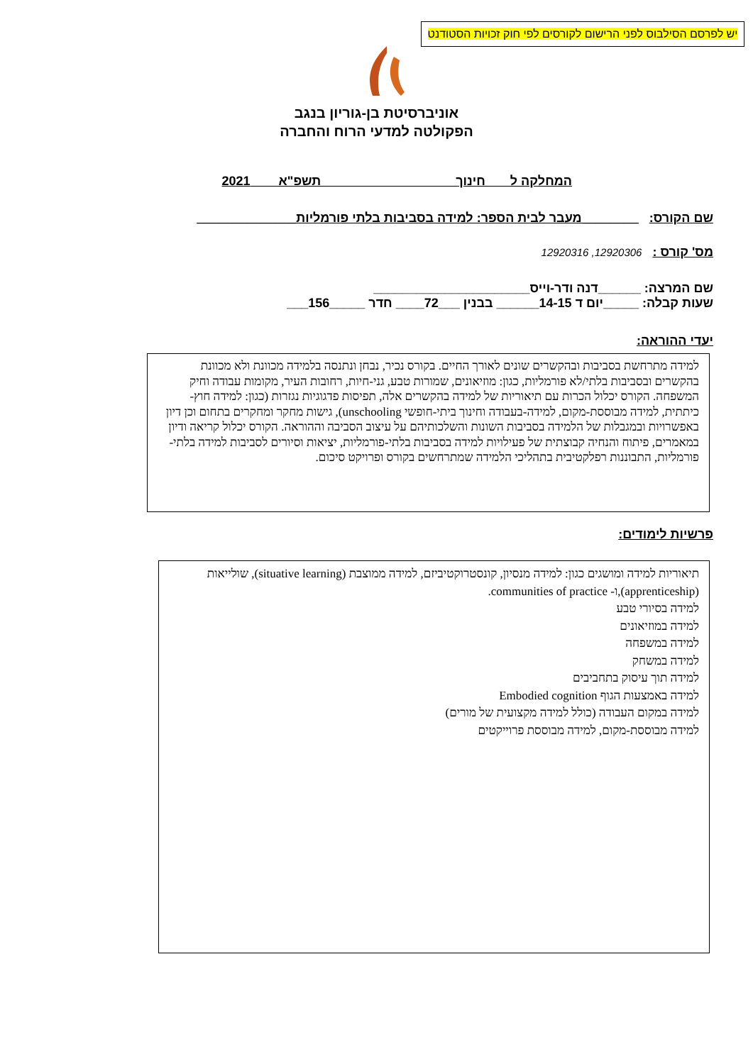יש לפרסם הסילבוס לפני הרישום לקורסים לפי חוק זכויות הסטודנט
אוניברסיטת בן-גוריון בנגב
הפקולטה למדעי הרוח והחברה
המחלקה ל חינוך תשפ"א 2021
שם הקורס: ________מעבר לבית הספר: למידה בסביבות בלתי פורמליות______________
מס' קורס : 12920306, 12920316
שם המרצה: ______דנה ודר-וייס______________________
שעות קבלה: _____יום ד 14-15______ בבנין ___72____ חדר _____156___
יעדי ההוראה:
למידה מתרחשת בסביבות ובהקשרים שונים לאורך החיים. בקורס נכיר, נבחן ונתנסה בלמידה מכוונת ולא מכוונת בהקשרים ובסביבות בלתי/לא פורמליות, כגון: מוזיאונים, שמורות טבע, גני-חיות, רחובות העיר, מקומות עבודה וחיק המשפחה. הקורס יכלול הכרות עם תיאוריות של למידה בהקשרים אלה, תפיסות פדגוגיות נגזרות (כגון: למידה חוץ-כיתתית, למידה מבוססת-מקום, למידה-בעבודה וחינוך ביתי-חופשי unschooling), גישות מחקר ומחקרים בתחום וכן דיון באפשרויות ובמגבלות של הלמידה בסביבות השונות והשלכותיהם על עיצוב הסביבה וההוראה. הקורס יכלול קריאה ודיון במאמרים, פיתוח והנחיה קבוצתית של פעילויות למידה בסביבות בלתי-פורמליות, יציאות וסיורים לסביבות למידה בלתי-פורמליות, התבוננות רפלקטיבית בתהליכי הלמידה שמתרחשים בקורס ופרויקט סיכום.
פרשיות לימודים:
תיאוריות למידה ומושגים כגון: למידה מנסיון, קונסטרוקטיביזם, למידה ממוצבת (situative learning), שולייאות (apprenticeship),ו- communities of practice.
למידה בסיורי טבע
למידה במוזיאונים
למידה במשפחה
למידה במשחק
למידה תוך עיסוק בתחביבים
למידה באמצעות הגוף Embodied cognition
למידה במקום העבודה (כולל למידה מקצועית של מורים)
למידה מבוססת-מקום, למידה מבוססת פרוייקטים